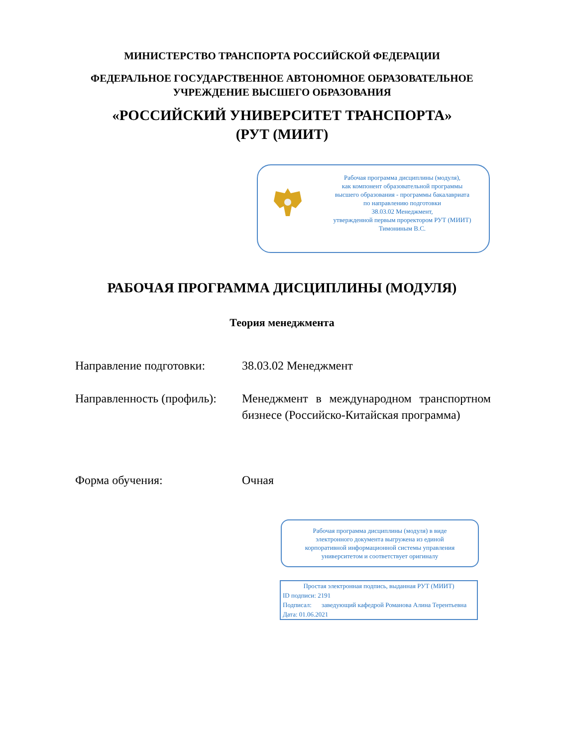МИНИСТЕРСТВО ТРАНСПОРТА РОССИЙСКОЙ ФЕДЕРАЦИИ
ФЕДЕРАЛЬНОЕ ГОСУДАРСТВЕННОЕ АВТОНОМНОЕ ОБРАЗОВАТЕЛЬНОЕ
УЧРЕЖДЕНИЕ ВЫСШЕГО ОБРАЗОВАНИЯ
«РОССИЙСКИЙ УНИВЕРСИТЕТ ТРАНСПОРТА»
(РУТ (МИИТ)
Рабочая программа дисциплины (модуля),
как компонент образовательной программы
высшего образования - программы бакалавриата
по направлению подготовки
38.03.02 Менеджмент,
утвержденной первым проректором РУТ (МИИТ)
Тимониным В.С.
РАБОЧАЯ ПРОГРАММА ДИСЦИПЛИНЫ (МОДУЛЯ)
Теория менеджмента
Направление подготовки: 38.03.02 Менеджмент
Направленность (профиль):
Менеджмент в международном транспортном бизнесе (Российско-Китайская программа)
Форма обучения: Очная
Рабочая программа дисциплины (модуля) в виде
электронного документа выгружена из единой
корпоративной информационной системы управления
университетом и соответствует оригиналу
Простая электронная подпись, выданная РУТ (МИИТ)
ID подписи: 2191
Подписал: заведующий кафедрой Романова Алина Терентьевна
Дата: 01.06.2021